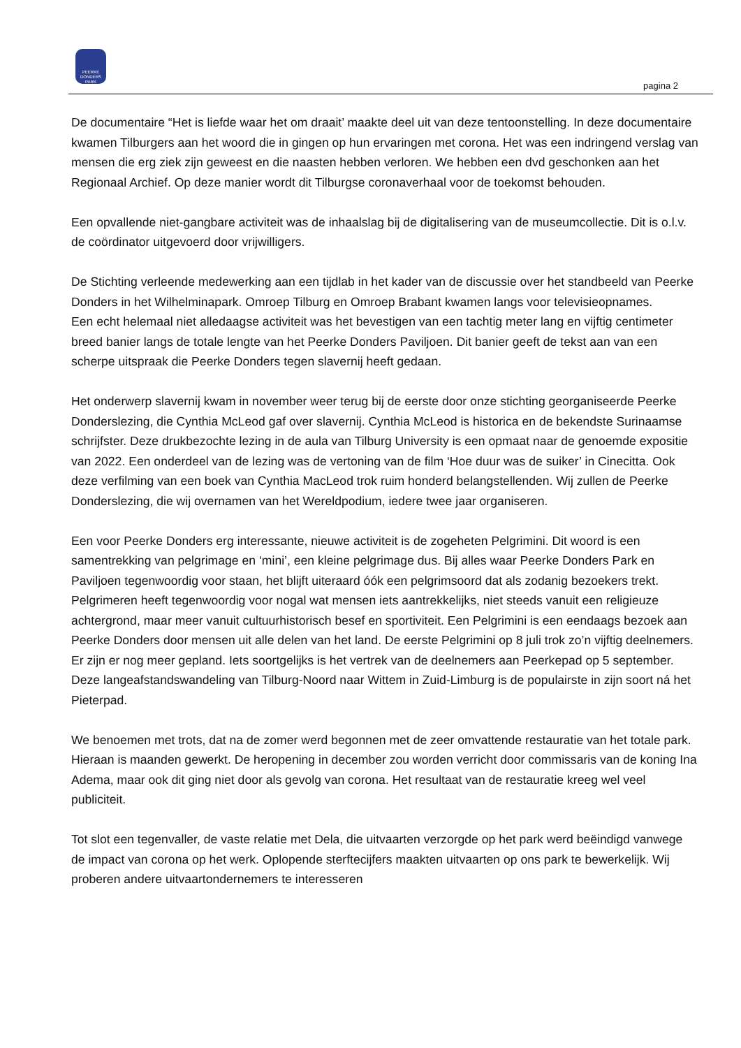PEERKE DONDERS PARK
pagina 2
De documentaire “Het is liefde waar het om draait’ maakte deel uit van deze tentoonstelling. In deze documentaire kwamen Tilburgers aan het woord die in gingen op hun ervaringen met corona. Het was een indringend verslag van mensen die erg ziek zijn geweest en die naasten hebben verloren. We hebben een dvd geschonken aan het Regionaal Archief. Op deze manier wordt dit Tilburgse coronaverhaal voor de toekomst behouden.
Een opvallende niet-gangbare activiteit was de inhaalslag bij de digitalisering van de museumcollectie. Dit is o.l.v. de coördinator uitgevoerd door vrijwilligers.
De Stichting verleende medewerking aan een tijdlab in het kader van de discussie over het standbeeld van Peerke Donders in het Wilhelminapark. Omroep Tilburg en Omroep Brabant kwamen langs voor televisieopnames.
Een echt helemaal niet alledaagse activiteit was het bevestigen van een tachtig meter lang en vijftig centimeter breed banier langs de totale lengte van het Peerke Donders Paviljoen. Dit banier geeft de tekst aan van een scherpe uitspraak die Peerke Donders tegen slavernij heeft gedaan.
Het onderwerp slavernij kwam in november weer terug bij de eerste door onze stichting georganiseerde Peerke Donderslezing, die Cynthia McLeod gaf over slavernij. Cynthia McLeod is historica en de bekendste Surinaamse schrijfster. Deze drukbezochte lezing in de aula van Tilburg University is een opmaat naar de genoemde expositie van 2022. Een onderdeel van de lezing was de vertoning van de film ‘Hoe duur was de suiker’ in Cinecitta. Ook deze verfilming van een boek van Cynthia MacLeod trok ruim honderd belangstellenden. Wij zullen de Peerke Donderslezing, die wij overnamen van het Wereldpodium, iedere twee jaar organiseren.
Een voor Peerke Donders erg interessante, nieuwe activiteit is de zogeheten Pelgrimini. Dit woord is een samentrekking van pelgrimage en ‘mini’, een kleine pelgrimage dus. Bij alles waar Peerke Donders Park en Paviljoen tegenwoordig voor staan, het blijft uiteraard óók een pelgrimsoord dat als zodanig bezoekers trekt. Pelgrimeren heeft tegenwoordig voor nogal wat mensen iets aantrekkelijks, niet steeds vanuit een religieuze achtergrond, maar meer vanuit cultuurhistorisch besef en sportiviteit. Een Pelgrimini is een eendaags bezoek aan Peerke Donders door mensen uit alle delen van het land. De eerste Pelgrimini op 8 juli trok zo’n vijftig deelnemers. Er zijn er nog meer gepland. Iets soortgelijks is het vertrek van de deelnemers aan Peerkepad op 5 september. Deze langeafstandswandeling van Tilburg-Noord naar Wittem in Zuid-Limburg is de populairste in zijn soort ná het Pieterpad.
We benoemen met trots, dat na de zomer werd begonnen met de zeer omvattende restauratie van het totale park. Hieraan is maanden gewerkt. De heropening in december zou worden verricht door commissaris van de koning Ina Adema, maar ook dit ging niet door als gevolg van corona. Het resultaat van de restauratie kreeg wel veel publiciteit.
Tot slot een tegenvaller, de vaste relatie met Dela, die uitvaarten verzorgde op het park werd beëindigd vanwege de impact van corona op het werk. Oplopende sterftecijfers maakten uitvaarten op ons park te bewerkelijk. Wij proberen andere uitvaartondernemers te interesseren